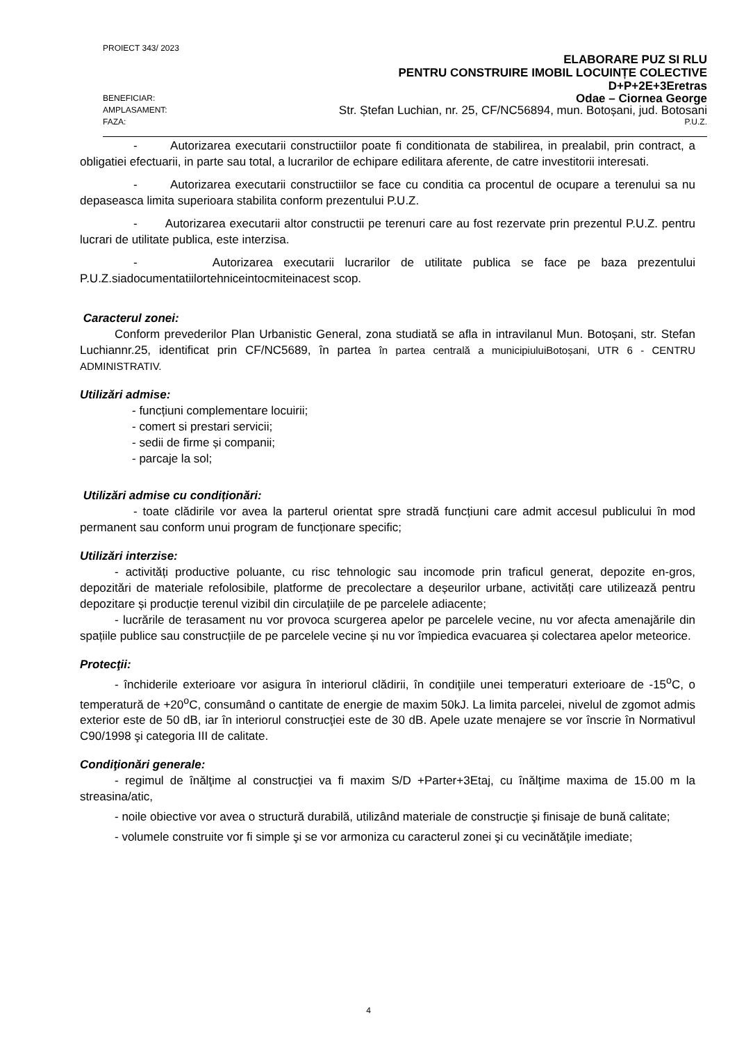PROIECT 343/ 2023
ELABORARE PUZ SI RLU
PENTRU CONSTRUIRE IMOBIL LOCUINȚE COLECTIVE
D+P+2E+3Eretras
BENEFICIAR: Odae – Ciornea George
AMPLASAMENT: Str. Ștefan Luchian, nr. 25, CF/NC56894, mun. Botoșani, jud. Botosani
FAZA: P.U.Z.
- Autorizarea executarii constructiilor poate fi conditionata de stabilirea, in prealabil, prin contract, a obligatiei efectuarii, in parte sau total, a lucrarilor de echipare edilitara aferente, de catre investitorii interesati.
- Autorizarea executarii constructiilor se face cu conditia ca procentul de ocupare a terenului sa nu depaseasca limita superioara stabilita conform prezentului P.U.Z.
- Autorizarea executarii altor constructii pe terenuri care au fost rezervate prin prezentul P.U.Z. pentru lucrari de utilitate publica, este interzisa.
- Autorizarea executarii lucrarilor de utilitate publica se face pe baza prezentului P.U.Z.siadocumentatiilortehniceintocmiteinacest scop.
Caracterul zonei:
Conform prevederilor Plan Urbanistic General, zona studiată se afla in intravilanul Mun. Botoșani, str. Stefan Luchiannr.25, identificat prin CF/NC5689, în partea în partea centrală a municipiuluiBotoșani, UTR 6 - CENTRU ADMINISTRATIV.
Utilizări admise:
- funcțiuni complementare locuirii;
- comert si prestari servicii;
- sedii de firme și companii;
- parcaje la sol;
Utilizări admise cu condiționări:
- toate clădirile vor avea la parterul orientat spre stradă funcțiuni care admit accesul publicului în mod permanent sau conform unui program de funcționare specific;
Utilizări interzise:
- activități productive poluante, cu risc tehnologic sau incomode prin traficul generat, depozite en-gros, depozitări de materiale refolosibile, platforme de precolectare a deșeurilor urbane, activități care utilizează pentru depozitare și producție terenul vizibil din circulațiile de pe parcelele adiacente;
- lucrările de terasament nu vor provoca scurgerea apelor pe parcelele vecine, nu vor afecta amenajările din spațiile publice sau construcțiile de pe parcelele vecine și nu vor împiedica evacuarea și colectarea apelor meteorice.
Protecţii:
- închiderile exterioare vor asigura în interiorul clădirii, în condiţiile unei temperaturi exterioare de -15<sup>o</sup>C, o temperatură de +20<sup>o</sup>C, consumând o cantitate de energie de maxim 50kJ. La limita parcelei, nivelul de zgomot admis exterior este de 50 dB, iar în interiorul construcţiei este de 30 dB. Apele uzate menajere se vor înscrie în Normativul C90/1998 şi categoria III de calitate.
Condiţionări generale:
- regimul de înălţime al construcţiei va fi maxim S/D +Parter+3Etaj, cu înălţime maxima de 15.00 m la streasina/atic,
- noile obiective vor avea o structură durabilă, utilizând materiale de construcţie şi finisaje de bună calitate;
- volumele construite vor fi simple şi se vor armoniza cu caracterul zonei şi cu vecinătăţile imediate;
4